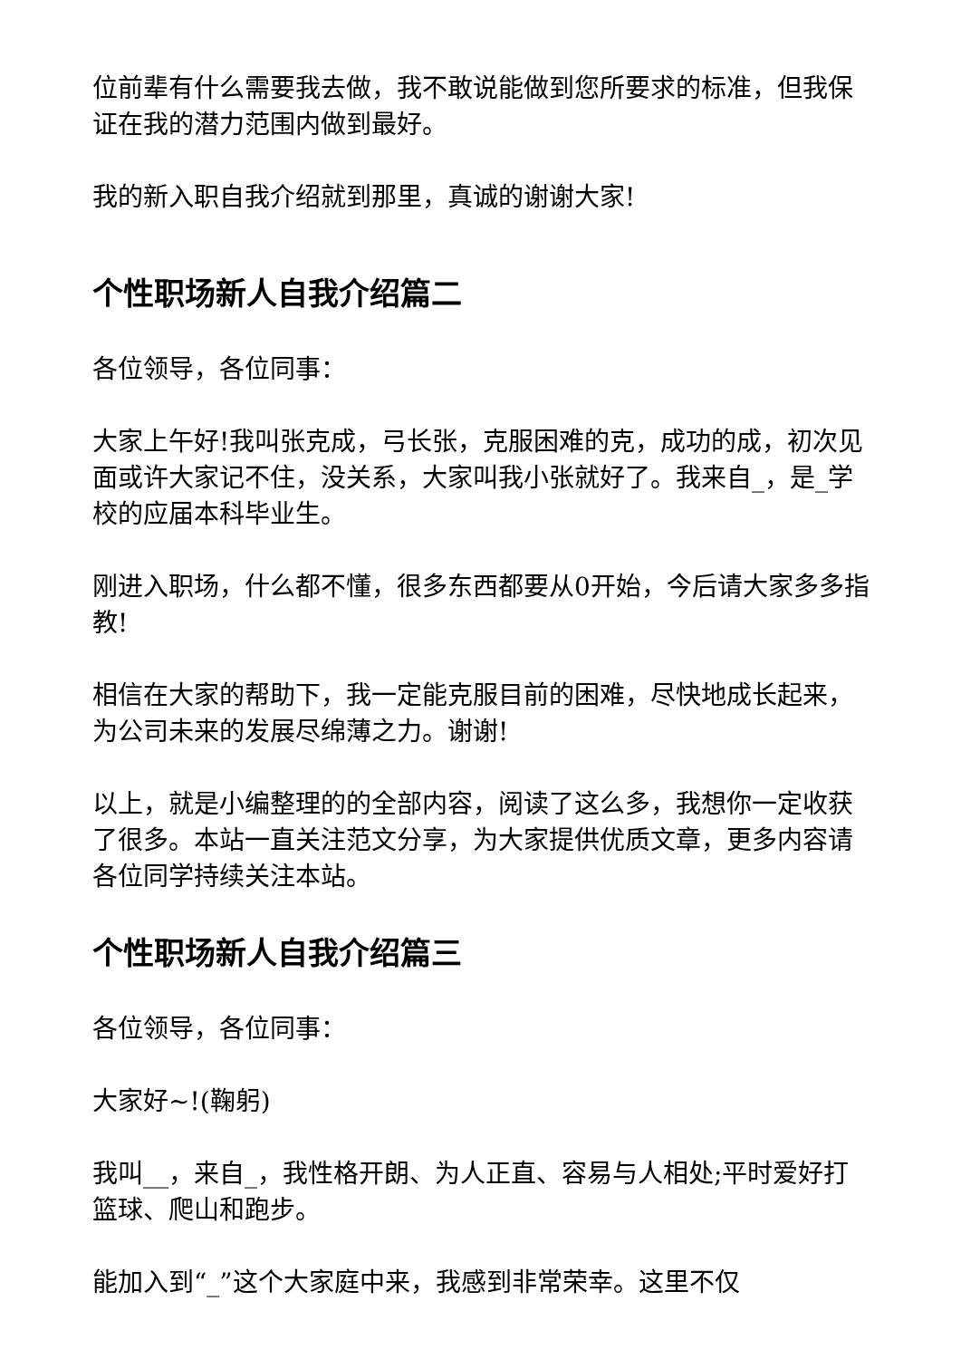位前辈有什么需要我去做，我不敢说能做到您所要求的标准，但我保证在我的潜力范围内做到最好。
我的新入职自我介绍就到那里，真诚的谢谢大家!
个性职场新人自我介绍篇二
各位领导，各位同事：
大家上午好!我叫张克成，弓长张，克服困难的克，成功的成，初次见面或许大家记不住，没关系，大家叫我小张就好了。我来自_，是_学校的应届本科毕业生。
刚进入职场，什么都不懂，很多东西都要从0开始，今后请大家多多指教!
相信在大家的帮助下，我一定能克服目前的困难，尽快地成长起来，为公司未来的发展尽绵薄之力。谢谢!
以上，就是小编整理的的全部内容，阅读了这么多，我想你一定收获了很多。本站一直关注范文分享，为大家提供优质文章，更多内容请各位同学持续关注本站。
个性职场新人自我介绍篇三
各位领导，各位同事：
大家好~!(鞠躬)
我叫__，来自_，我性格开朗、为人正直、容易与人相处;平时爱好打篮球、爬山和跑步。
能加入到“_”这个大家庭中来，我感到非常荣幸。这里不仅